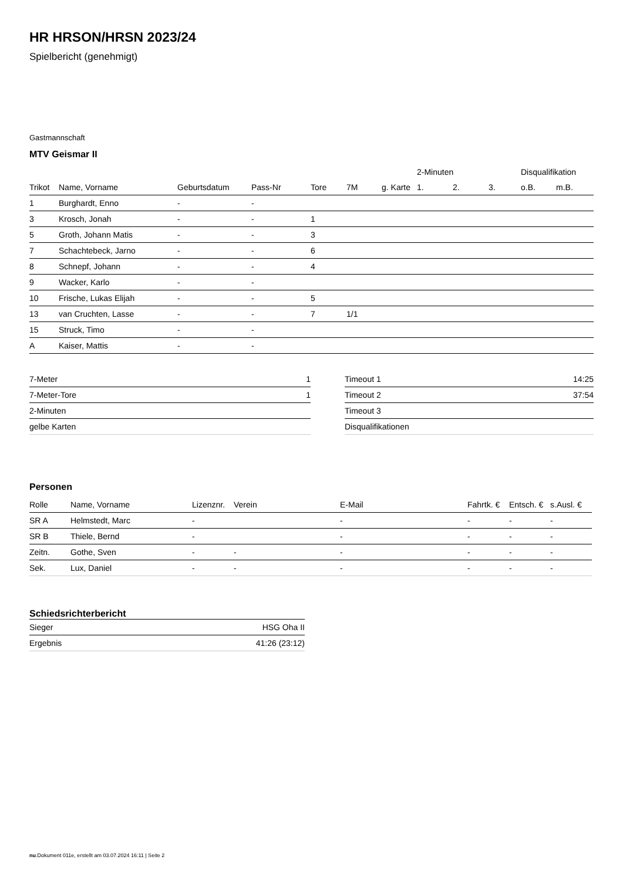HR HRSON/HRSN 2023/24
Spielbericht (genehmigt)
Gastmannschaft
MTV Geismar II
| | | | | | | | 2-Minuten | | | Disqualifikation | |
| --- | --- | --- | --- | --- | --- | --- | --- | --- | --- | --- | --- |
| Trikot | Name, Vorname | Geburtsdatum | Pass-Nr | Tore | 7M | g. Karte | 1. | 2. | 3. | o.B. | m.B. |
| 1 | Burghardt, Enno | - | - | | | | | | | | |
| 3 | Krosch, Jonah | - | - | 1 | | | | | | | |
| 5 | Groth, Johann Matis | - | - | 3 | | | | | | | |
| 7 | Schachtebeck, Jarno | - | - | 6 | | | | | | | |
| 8 | Schnepf, Johann | - | - | 4 | | | | | | | |
| 9 | Wacker, Karlo | - | - | | | | | | | | |
| 10 | Frische, Lukas Elijah | - | - | 5 | | | | | | | |
| 13 | van Cruchten, Lasse | - | - | 7 | 1/1 | | | | | | |
| 15 | Struck, Timo | - | - | | | | | | | | |
| A | Kaiser, Mattis | - | - | | | | | | | | |
| 7-Meter | 1 |
| 7-Meter-Tore | 1 |
| 2-Minuten | |
| gelbe Karten | |
| Timeout 1 | 14:25 |
| Timeout 2 | 37:54 |
| Timeout 3 | |
| Disqualifikationen | |
Personen
| Rolle | Name, Vorname | Lizenznr. | Verein | E-Mail | Fahrtk. € | Entsch. € | s.Ausl. € |
| --- | --- | --- | --- | --- | --- | --- | --- |
| SR A | Helmstedt, Marc | - | | - | - | - | - |
| SR B | Thiele, Bernd | - | | - | - | - | - |
| Zeitn. | Gothe, Sven | - | - | - | - | - | - |
| Sek. | Lux, Daniel | - | - | - | - | - | - |
Schiedsrichterbericht
| Sieger | HSG Oha II |
| Ergebnis | 41:26 (23:12) |
nu.Dokument 011e, erstellt am 03.07.2024 16:11 | Seite 2